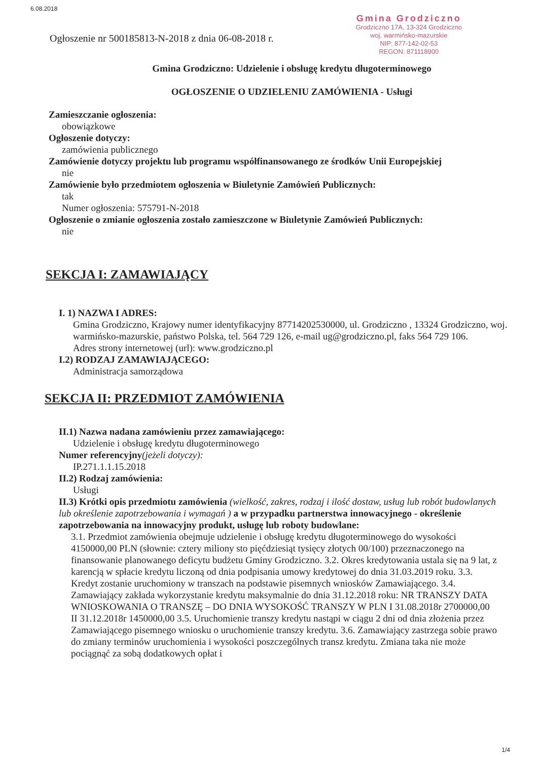6.08.2018
Ogłoszenie nr 500185813-N-2018 z dnia 06-08-2018 r.
Gmina Grodziczno
Grodziczno 17A, 13-324 Grodziczno
woj. warmińsko-mazurskie
NIP: 877-142-02-53
REGON: 871118900
Gmina Grodziczno: Udzielenie i obsługę kredytu długoterminowego
OGŁOSZENIE O UDZIELENIU ZAMÓWIENIA - Usługi
Zamieszczanie ogłoszenia:
obowiązkowe
Ogłoszenie dotyczy:
zamówienia publicznego
Zamówienie dotyczy projektu lub programu współfinansowanego ze środków Unii Europejskiej
nie
Zamówienie było przedmiotem ogłoszenia w Biuletynie Zamówień Publicznych:
tak
Numer ogłoszenia: 575791-N-2018
Ogłoszenie o zmianie ogłoszenia zostało zamieszczone w Biuletynie Zamówień Publicznych:
nie
SEKCJA I: ZAMAWIAJĄCY
I. 1) NAZWA I ADRES:
Gmina Grodziczno, Krajowy numer identyfikacyjny 87714202530000, ul. Grodziczno , 13324 Grodziczno, woj. warmińsko-mazurskie, państwo Polska, tel. 564 729 126, e-mail ug@grodziczno.pl, faks 564 729 106.
Adres strony internetowej (url): www.grodziczno.pl
I.2) RODZAJ ZAMAWIAJĄCEGO:
Administracja samorządowa
SEKCJA II: PRZEDMIOT ZAMÓWIENIA
II.1) Nazwa nadana zamówieniu przez zamawiającego:
Udzielenie i obsługę kredytu długoterminowego
Numer referencyjny(jeżeli dotyczy):
IP.271.1.1.15.2018
II.2) Rodzaj zamówienia:
Usługi
II.3) Krótki opis przedmiotu zamówienia (wielkość, zakres, rodzaj i ilość dostaw, usług lub robót budowlanych lub określenie zapotrzebowania i wymagań ) a w przypadku partnerstwa innowacyjnego - określenie zapotrzebowania na innowacyjny produkt, usługę lub roboty budowlane:
3.1. Przedmiot zamówienia obejmuje udzielenie i obsługę kredytu długoterminowego do wysokości 4150000,00 PLN (słownie: cztery miliony sto pięćdziesiąt tysięcy złotych 00/100) przeznaczonego na finansowanie planowanego deficytu budżetu Gminy Grodziczno. 3.2. Okres kredytowania ustala się na 9 lat, z karencją w spłacie kredytu liczoną od dnia podpisania umowy kredytowej do dnia 31.03.2019 roku. 3.3. Kredyt zostanie uruchomiony w transzach na podstawie pisemnych wniosków Zamawiającego. 3.4. Zamawiający zakłada wykorzystanie kredytu maksymalnie do dnia 31.12.2018 roku: NR TRANSZY DATA WNIOSKOWANIA O TRANSZĘ – DO DNIA WYSOKOŚĆ TRANSZY W PLN I 31.08.2018r 2700000,00 II 31.12.2018r 1450000,00 3.5. Uruchomienie transzy kredytu nastąpi w ciągu 2 dni od dnia złożenia przez Zamawiającego pisemnego wniosku o uruchomienie transzy kredytu. 3.6. Zamawiający zastrzega sobie prawo do zmiany terminów uruchomienia i wysokości poszczególnych transz kredytu. Zmiana taka nie może pociągnąć za sobą dodatkowych opłat i
1/4